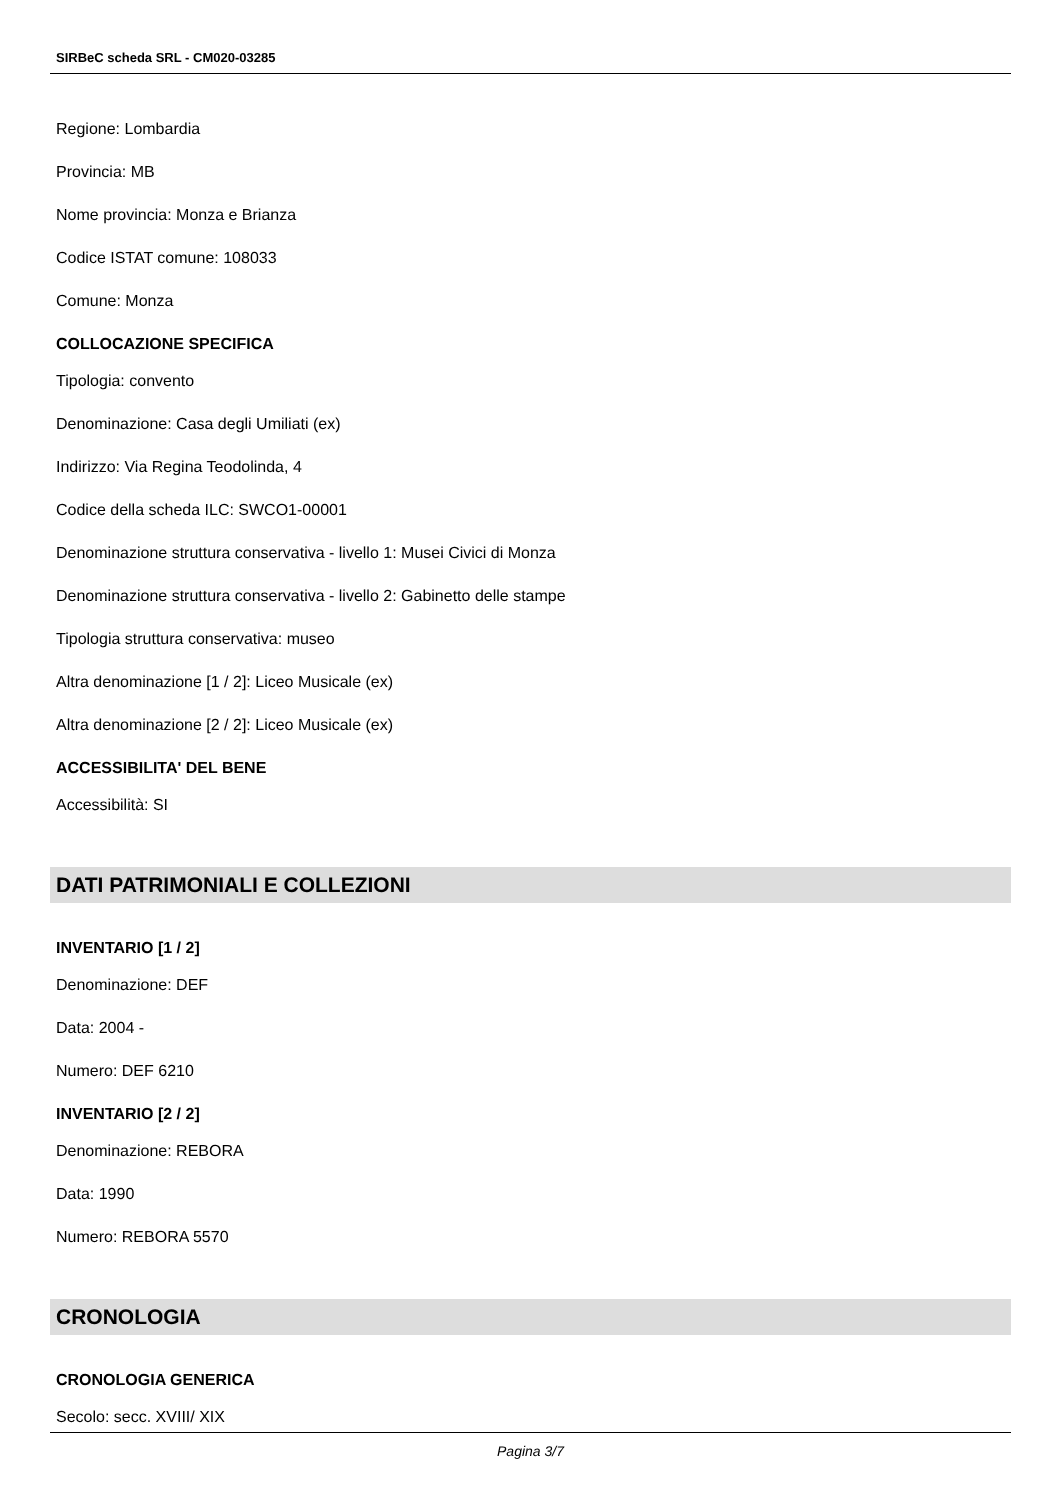SIRBeC scheda SRL - CM020-03285
Regione: Lombardia
Provincia: MB
Nome provincia: Monza e Brianza
Codice ISTAT comune: 108033
Comune: Monza
COLLOCAZIONE SPECIFICA
Tipologia: convento
Denominazione: Casa degli Umiliati (ex)
Indirizzo: Via Regina Teodolinda, 4
Codice della scheda ILC: SWCO1-00001
Denominazione struttura conservativa - livello 1: Musei Civici di Monza
Denominazione struttura conservativa - livello 2: Gabinetto delle stampe
Tipologia struttura conservativa: museo
Altra denominazione [1 / 2]: Liceo Musicale (ex)
Altra denominazione [2 / 2]: Liceo Musicale (ex)
ACCESSIBILITA' DEL BENE
Accessibilità: SI
DATI PATRIMONIALI E COLLEZIONI
INVENTARIO [1 / 2]
Denominazione: DEF
Data: 2004 -
Numero: DEF 6210
INVENTARIO [2 / 2]
Denominazione: REBORA
Data: 1990
Numero: REBORA 5570
CRONOLOGIA
CRONOLOGIA GENERICA
Secolo: secc. XVIII/ XIX
Pagina 3/7